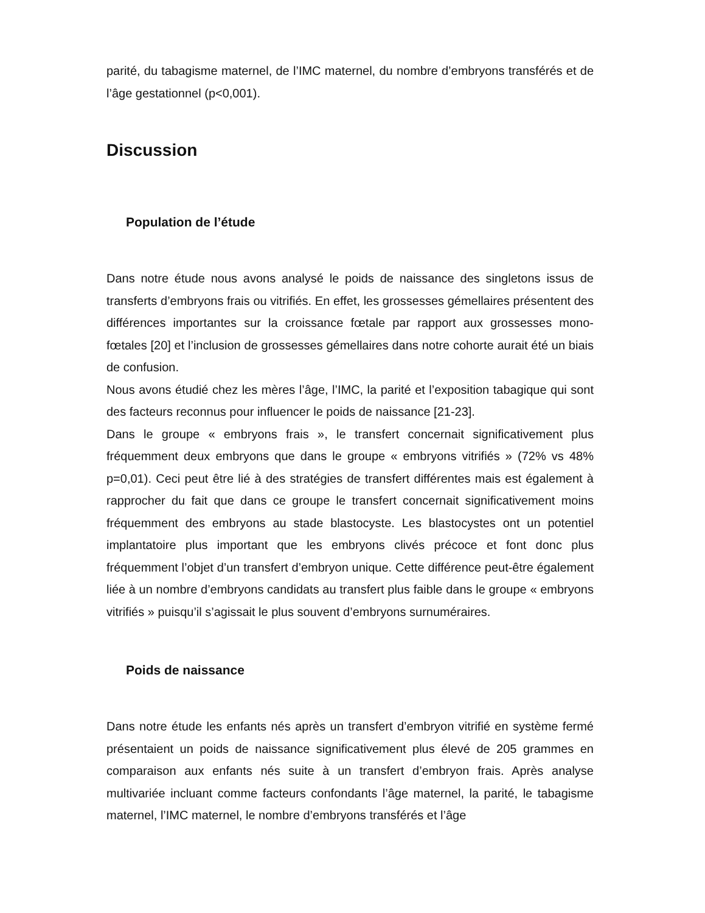parité, du tabagisme maternel, de l’IMC maternel, du nombre d’embryons transférés et de l’âge gestationnel (p<0,001).
Discussion
Population de l’étude
Dans notre étude nous avons analysé le poids de naissance des singletons issus de transferts d’embryons frais ou vitrifiés. En effet, les grossesses gémellaires présentent des différences importantes sur la croissance fœtale par rapport aux grossesses mono-fœtales [20] et l’inclusion de grossesses gémellaires dans notre cohorte aurait été un biais de confusion.
Nous avons étudié chez les mères l’âge, l’IMC, la parité et l’exposition tabagique qui sont des facteurs reconnus pour influencer le poids de naissance [21-23].
Dans le groupe « embryons frais », le transfert concernait significativement plus fréquemment deux embryons que dans le groupe « embryons vitrifiés » (72% vs 48% p=0,01). Ceci peut être lié à des stratégies de transfert différentes mais est également à rapprocher du fait que dans ce groupe le transfert concernait significativement moins fréquemment des embryons au stade blastocyste. Les blastocystes ont un potentiel implantatoire plus important que les embryons clivés précoce et font donc plus fréquemment l’objet d’un transfert d’embryon unique. Cette différence peut-être également liée à un nombre d’embryons candidats au transfert plus faible dans le groupe « embryons vitrifiés » puisqu’il s’agissait le plus souvent d’embryons surnuméraires.
Poids de naissance
Dans notre étude les enfants nés après un transfert d’embryon vitrifié en système fermé présentaient un poids de naissance significativement plus élevé de 205 grammes en comparaison aux enfants nés suite à un transfert d’embryon frais. Après analyse multivariée incluant comme facteurs confondants l’âge maternel, la parité, le tabagisme maternel, l’IMC maternel, le nombre d’embryons transférés et l’âge